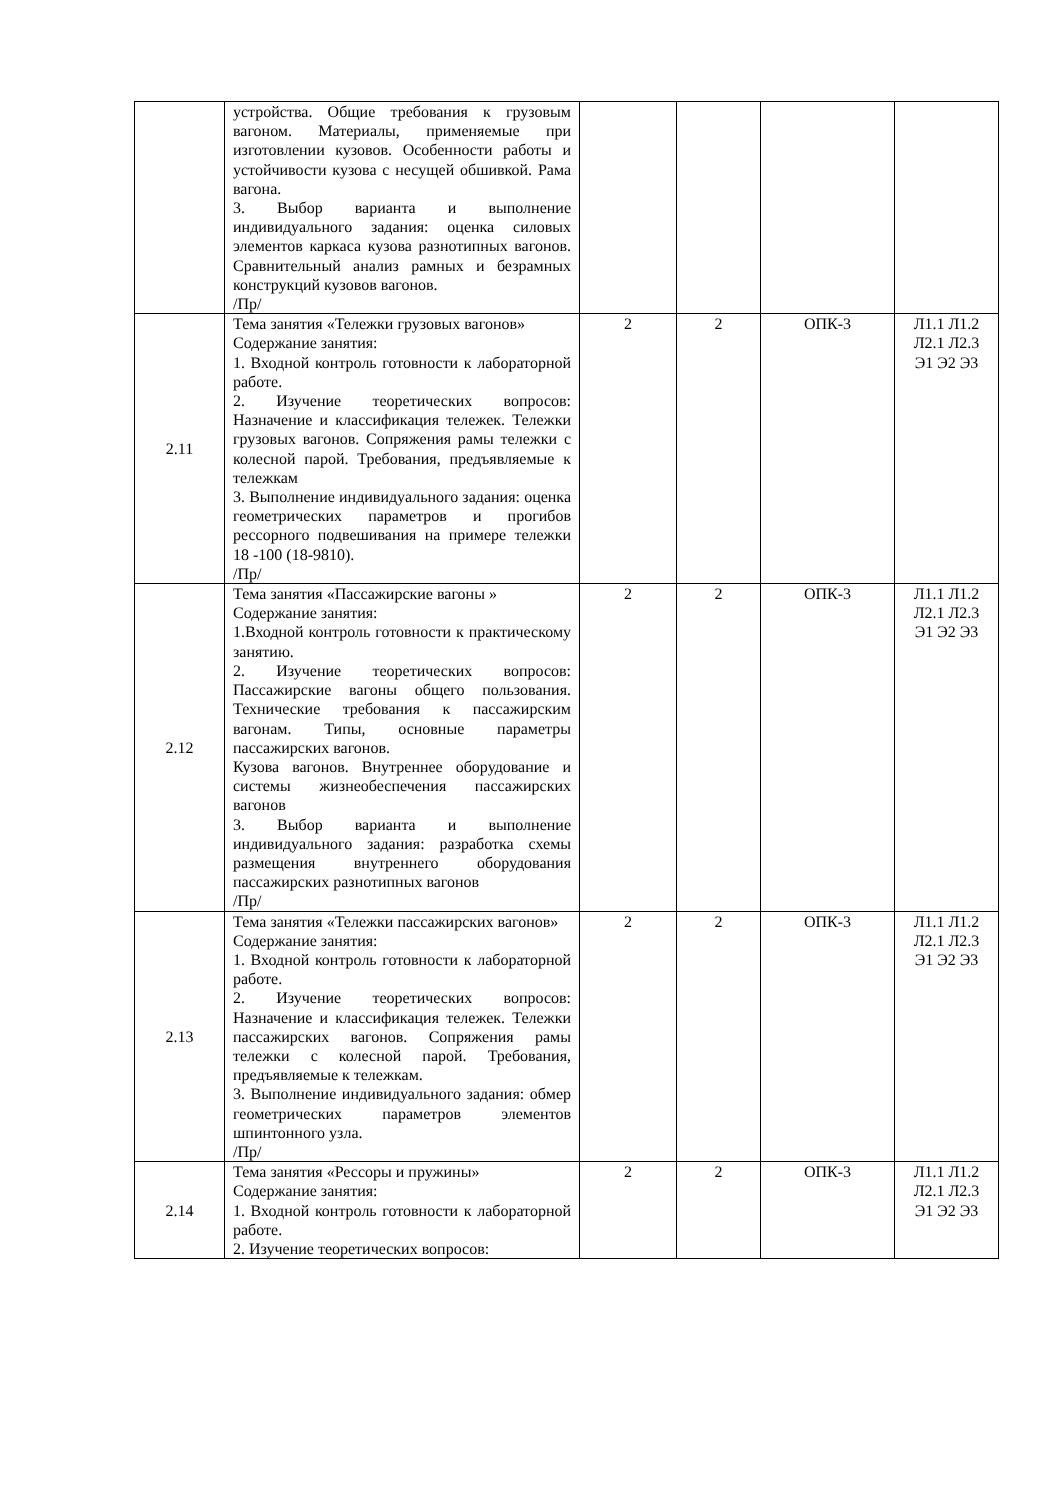| | устройства. Общие требования к грузовым вагоном. Материалы, применяемые при изготовлении кузовов. Особенности работы и устойчивости кузова с несущей обшивкой. Рама вагона. 3. Выбор варианта и выполнение индивидуального задания: оценка силовых элементов каркаса кузова разнотипных вагонов. Сравнительный анализ рамных и безрамных конструкций кузовов вагонов. /Пр/ | | | | |
| 2.11 | Тема занятия «Тележки грузовых вагонов» Содержание занятия: 1. Входной контроль готовности к лабораторной работе. 2. Изучение теоретических вопросов: Назначение и классификация тележек. Тележки грузовых вагонов. Сопряжения рамы тележки с колесной парой. Требования, предъявляемые к тележкам 3. Выполнение индивидуального задания: оценка геометрических параметров и прогибов рессорного подвешивания на примере тележки 18 -100 (18-9810). /Пр/ | 2 | 2 | ОПК-3 | Л1.1 Л1.2 Л2.1 Л2.3 Э1 Э2 Э3 |
| 2.12 | Тема занятия «Пассажирские вагоны » Содержание занятия: 1.Входной контроль готовности к практическому занятию. 2. Изучение теоретических вопросов: Пассажирские вагоны общего пользования. Технические требования к пассажирским вагонам. Типы, основные параметры пассажирских вагонов. Кузова вагонов. Внутреннее оборудование и системы жизнеобеспечения пассажирских вагонов 3. Выбор варианта и выполнение индивидуального задания: разработка схемы размещения внутреннего оборудования пассажирских разнотипных вагонов /Пр/ | 2 | 2 | ОПК-3 | Л1.1 Л1.2 Л2.1 Л2.3 Э1 Э2 Э3 |
| 2.13 | Тема занятия «Тележки пассажирских вагонов» Содержание занятия: 1. Входной контроль готовности к лабораторной работе. 2. Изучение теоретических вопросов: Назначение и классификация тележек. Тележки пассажирских вагонов. Сопряжения рамы тележки с колесной парой. Требования, предъявляемые к тележкам. 3. Выполнение индивидуального задания: обмер геометрических параметров элементов шпинтонного узла. /Пр/ | 2 | 2 | ОПК-3 | Л1.1 Л1.2 Л2.1 Л2.3 Э1 Э2 Э3 |
| 2.14 | Тема занятия «Рессоры и пружины» Содержание занятия: 1. Входной контроль готовности к лабораторной работе. 2. Изучение теоретических вопросов: | 2 | 2 | ОПК-3 | Л1.1 Л1.2 Л2.1 Л2.3 Э1 Э2 Э3 |